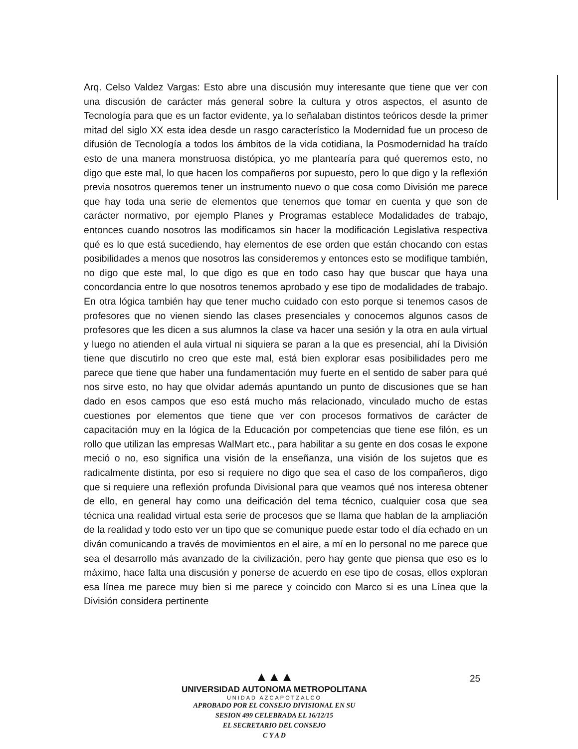Arq. Celso Valdez Vargas: Esto abre una discusión muy interesante que tiene que ver con una discusión de carácter más general sobre la cultura y otros aspectos, el asunto de Tecnología para que es un factor evidente, ya lo señalaban distintos teóricos desde la primer mitad del siglo XX esta idea desde un rasgo característico la Modernidad fue un proceso de difusión de Tecnología a todos los ámbitos de la vida cotidiana, la Posmodernidad ha traído esto de una manera monstruosa distópica, yo me plantearía para qué queremos esto, no digo que este mal, lo que hacen los compañeros por supuesto, pero lo que digo y la reflexión previa nosotros queremos tener un instrumento nuevo o que cosa como División me parece que hay toda una serie de elementos que tenemos que tomar en cuenta y que son de carácter normativo, por ejemplo Planes y Programas establece Modalidades de trabajo, entonces cuando nosotros las modificamos sin hacer la modificación Legislativa respectiva qué es lo que está sucediendo, hay elementos de ese orden que están chocando con estas posibilidades a menos que nosotros las consideremos y entonces esto se modifique también, no digo que este mal, lo que digo es que en todo caso hay que buscar que haya una concordancia entre lo que nosotros tenemos aprobado y ese tipo de modalidades de trabajo. En otra lógica también hay que tener mucho cuidado con esto porque si tenemos casos de profesores que no vienen siendo las clases presenciales y conocemos algunos casos de profesores que les dicen a sus alumnos la clase va hacer una sesión y la otra en aula virtual y luego no atienden el aula virtual ni siquiera se paran a la que es presencial, ahí la División tiene que discutirlo no creo que este mal, está bien explorar esas posibilidades pero me parece que tiene que haber una fundamentación muy fuerte en el sentido de saber para qué nos sirve esto, no hay que olvidar además apuntando un punto de discusiones que se han dado en esos campos que eso está mucho más relacionado, vinculado mucho de estas cuestiones por elementos que tiene que ver con procesos formativos de carácter de capacitación muy en la lógica de la Educación por competencias que tiene ese filón, es un rollo que utilizan las empresas WalMart etc., para habilitar a su gente en dos cosas le expone meció o no, eso significa una visión de la enseñanza, una visión de los sujetos que es radicalmente distinta, por eso si requiere no digo que sea el caso de los compañeros, digo que si requiere una reflexión profunda Divisional para que veamos qué nos interesa obtener de ello, en general hay como una deificación del tema técnico, cualquier cosa que sea técnica una realidad virtual esta serie de procesos que se llama que hablan de la ampliación de la realidad y todo esto ver un tipo que se comunique puede estar todo el día echado en un diván comunicando a través de movimientos en el aire, a mí en lo personal no me parece que sea el desarrollo más avanzado de la civilización, pero hay gente que piensa que eso es lo máximo, hace falta una discusión y ponerse de acuerdo en ese tipo de cosas, ellos exploran esa línea me parece muy bien si me parece y coincido con Marco si es una Línea que la División considera pertinente
25
▲▲▲
UNIVERSIDAD AUTONOMA METROPOLITANA
UNIDAD AZCAPOTZALCO
APROBADO POR EL CONSEJO DIVISIONAL EN SU
SESION 499 CELEBRADA EL 16/12/15
EL SECRETARIO DEL CONSEJO
C Y A D